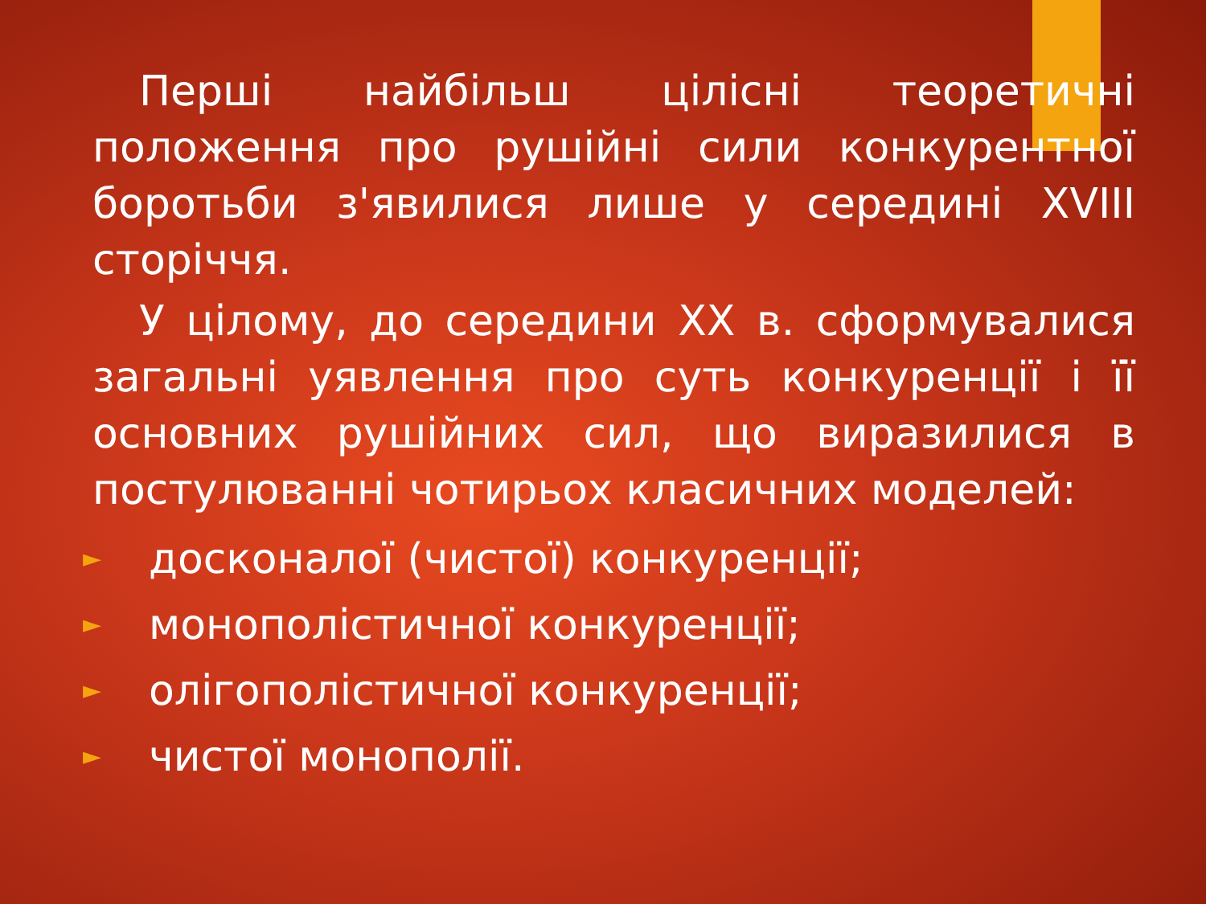Перші найбільш цілісні теоретичні положення про рушійні сили конкурентної боротьби з'явилися лише у середині XVIII сторіччя.
У цілому, до середини XX в. сформувалися загальні уявлення про суть конкуренції і її основних рушійних сил, що виразилися в постулюванні чотирьох класичних моделей:
► досконалої (чистої) конкуренції;
► монополістичної конкуренції;
► олігополістичної конкуренції;
► чистої монополії.